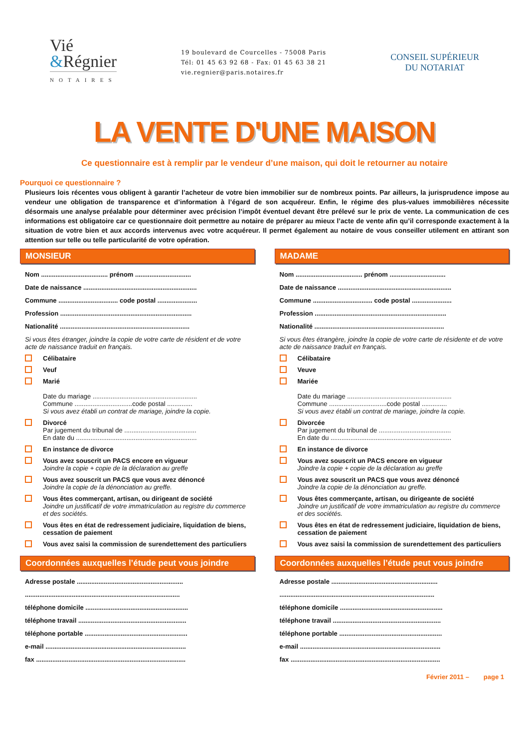Vié
&Régnier
NOTAIRES
19 boulevard de Courcelles - 75008 Paris
Tél: 01 45 63 92 68 - Fax: 01 45 63 38 21
vie.regnier@paris.notaires.fr
CONSEIL SUPÉRIEUR
DU NOTARIAT
LA VENTE D'UNE MAISON
Ce questionnaire est à remplir par le vendeur d’une maison, qui doit le retourner au notaire
Pourquoi ce questionnaire ?
Plusieurs lois récentes vous obligent à garantir l’acheteur de votre bien immobilier sur de nombreux points. Par ailleurs, la jurisprudence impose au vendeur une obligation de transparence et d’information à l’égard de son acquéreur. Enfin, le régime des plus-values immobilières nécessite désormais une analyse préalable pour déterminer avec précision l’impôt éventuel devant être prélevé sur le prix de vente. La communication de ces informations est obligatoire car ce questionnaire doit permettre au notaire de préparer au mieux l’acte de vente afin qu’il corresponde exactement à la situation de votre bien et aux accords intervenus avec votre acquéreur. Il permet également au notaire de vous conseiller utilement en attirant son attention sur telle ou telle particularité de votre opération.
MONSIEUR
Nom ..................................... prénom ...............................
Date de naissance ...............................................................
Commune ................................. code postal ......................
Profession .........................................................................
Nationalité ........................................................................
Si vous êtes étranger, joindre la copie de votre carte de résident et de votre acte de naissance traduit en français.
Célibataire
Veuf
Marié
Date du mariage ..........................................................
Commune ................................code postal ..............
Si vous avez établi un contrat de mariage, joindre la copie.
Divorcé
Par jugement du tribunal de ........................................
En date du ...................................................................
En instance de divorce
Vous avez souscrit un PACS encore en vigueur
Joindre la copie + copie de la déclaration au greffe
Vous avez souscrit un PACS que vous avez dénoncé
Joindre la copie de la dénonciation au greffe.
Vous êtes commerçant, artisan, ou dirigeant de société
Joindre un justificatif de votre immatriculation au registre du commerce et des sociétés.
Vous êtes en état de redressement judiciaire, liquidation de biens, cessation de paiement
Vous avez saisi la commission de surendettement des particuliers
Coordonnées auxquelles l’étude peut vous joindre
Adresse postale ...........................................................
......................................................................................
téléphone domicile .........................................................
téléphone travail ............................................................
téléphone portable .........................................................
e-mail ..............................................................................
fax ...................................................................................
MADAME
Nom ..................................... prénom ...............................
Date de naissance ...............................................................
Commune ................................. code postal ......................
Profession .........................................................................
Nationalité ........................................................................
Si vous êtes étrangère, joindre la copie de votre carte de résidente et de votre acte de naissance traduit en français.
Célibataire
Veuve
Mariée
Date du mariage ..........................................................
Commune ................................code postal ..............
Si vous avez établi un contrat de mariage, joindre la copie.
Divorcée
Par jugement du tribunal de ........................................
En date du ...................................................................
En instance de divorce
Vous avez souscrit un PACS encore en vigueur
Joindre la copie + copie de la déclaration au greffe
Vous avez souscrit un PACS que vous avez dénoncé
Joindre la copie de la dénonciation au greffe.
Vous êtes commerçante, artisan, ou dirigeante de société
Joindre un justificatif de votre immatriculation au registre du commerce et des sociétés.
Vous êtes en état de redressement judiciaire, liquidation de biens, cessation de paiement
Vous avez saisi la commission de surendettement des particuliers
Coordonnées auxquelles l’étude peut vous joindre
Adresse postale ...........................................................
......................................................................................
téléphone domicile .........................................................
téléphone travail ............................................................
téléphone portable .........................................................
e-mail ..............................................................................
fax ...................................................................................
Février 2011 – page 1